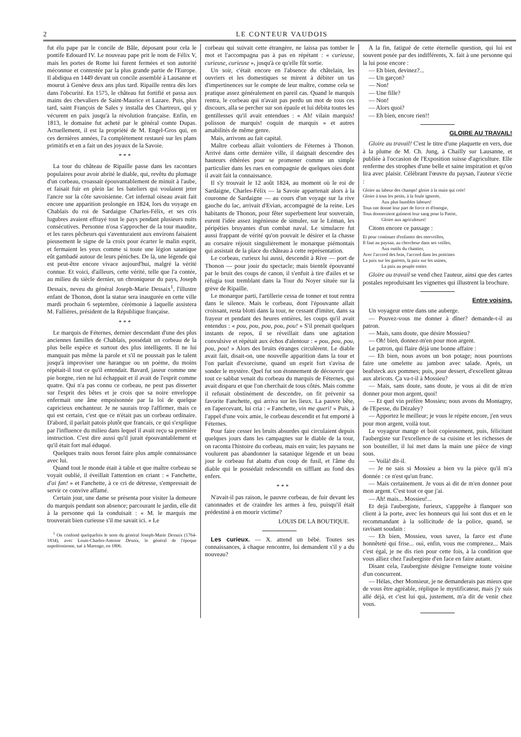2 LE CONTEUR VAUDOIS
fut élu pape par le concile de Bâle, déposant pour cela le pontife Edouard IV. Le nouveau pape prit le nom de Félix V, mais les portes de Rome lui furent fermées et son autorité méconnue et contestée par la plus grande partie de l'Europe. Il abdiqua en 1449 devant un concile assemblé à Lausanne et mourut à Genève deux ans plus tard. Ripaille rentra dès lors dans l'obcurité. En 1575, le château fut fortifié et passa aux mains des chevaliers de Saint-Maurice et Lazare. Puis, plus tard, saint François de Sales y installa des Chartreux, qui y vécurent en paix jusqu'à la révolution française. Enfin, en 1813, le domaine fut acheté par le général comte Dupas. Actuellement, il est la propriété de M. Engel-Gros qui, en ces dernières années, l'a complètement restauré sur les plans primitifs et en a fait un des joyaux de la Savoie.
* * *
La tour du château de Ripaille passe dans les racontars populaires pour avoir abrité le diable, qui, revêtu du plumage d'un corbeau, croassait épouvantablement de minuit à l'aube, et faisait fuir en plein lac les bateliers qui voulaient jeter l'ancre sur la côte savoisienne. Cet infernal oiseau avait fait encore une apparition prolongée en 1824, lors du voyage en Chablais du roi de Sardaigue Charles-Félix, et ses cris lugubres avaient effrayé tout le pays pendant plusieurs nuits consécutives. Personne n'osa s'approcher de la tour maudite, et les rares pêcheurs qui s'aventuraient aux environs faisaient pieusement le signe de la croix pour écarter le malin esprit, et fermaient les yeux comme si toute une légion satanique eût gambadé autour de leurs péniches. De là, une légende qui est peut-être encore vivace aujourd'hui, malgré la vérité connue. Et voici, d'ailleurs, cette vérité, telle que l'a contée, au milieu du siècle dernier, un chroniqueur du pays, Joseph Dessaix, neveu du général Joseph-Marie Dessaix<sup>1</sup>, l'illustre enfant de Thonon, dont la statue sera inaugurée en cette ville mardi prochain 6 septembre, cérémonie à laquelle assistera M. Fallières, président de la République française.
* * *
Le marquis de Féternes, dernier descendant d'une des plus anciennes familles de Chablais, possédait un corbeau de la plus belle espèce et surtout des plus intelligents. Il ne lui manquait pas même la parole et s'il ne poussait pas le talent jusqu'à improviser une harangue ou un poème, du moins répétait-il tout ce qu'il entendait. Bavard, jaseur comme une pie borgne, rien ne lui échappait et il avait de l'esprit comme quatre. Qui n'a pas connu ce corbeau, ne peut pas disserter sur l'esprit des bêtes et je crois que sa noire enveloppe enfermait une âme empoisonnée par la loi de quelque capricieux enchanteur. Je ne saurais trop l'affirmer, mais ce qui est certain, c'est que ce n'était pas un corbeau ordinaire. D'abord, il parlait patois plutôt que francais, ce qui s'explique par l'influence du milieu dans lequel il avait reçu sa première instruction. C'est dire aussi qu'il jurait épouvantablement et qu'il était fort mal éduqué.
Quelques traits nous feront faire plus ample connaissance avec lui.
Quand tout le monde était à table et que maître corbeau se voyait oublié, il éveillait l'attention en criant : « Fanchette, d'ai fan! » et Fanchette, à ce cri de détresse, s'empressait de servir ce convive affamé.
Certain jour, une dame se présenta pour visiter la demeure du marquis pendant son absence; parcourant le jardin, elle dit à la personne qui la conduisait : « M. le marquis me trouverait bien curieuse s'il me savait ici. » Le
<sup>1</sup> On confond quelquefois le nom du général Joseph-Marie Dessaix (1764-1834), avec Louis-Charles-Antoine Desaix, le général de l'époque napoléonienne, tué à Marengo, en 1806.
corbeau qui suivait cette étrangère, ne laissa pas tomber le mot et l'accompagna pas à pas en répétant : « curieuse, curieuse, curieuse », jusqu'à ce qu'elle fût sortie.
Un soir, c'était encore en l'absence du châtelain, les ouvriers et les domestiques se mirent à débiter un tas d'impertinences sur le compte de leur maître, comme cela se pratique assez généralement en pareil cas. Quand le marquis rentra, le corbeau qui n'avait pas perdu un mot de tous ces discours, alla se percher sur son épaule et lui débita toutes les gentillesses qu'il avait entendues : « Ah! vilain marquis! polisson de marquis! coquin de marquis » et autres amabilités de même genre.
Mais, arrivons au fait capital.
Maître corbeau allait volontiers de Féternes à Thonon. Arrivé dans cette dernière ville, il daignait descendre des hauteurs éthérées pour se promener comme un simple particulier dans les rues en compagnie de quelques oies dont il avait fait la connaissance.
Il s'y trouvait le 12 août 1824, au moment où le roi de Sardaigne, Charles-Félix — la Savoie appartenait alors à la couronne de Sardaigne — au cours d'un voyage sur la rive gauche du lac, arrivait d'Evian, accompagné de la reine. Les habitants de Thonon, pour fêter superbement leur souverain, eurent l'idée assez ingénieuse de simuler, sur le Léman, les péripéties bruyantes d'un combat naval. Le simulacre fut aussi frappant de vérité qu'on pouvait le désirer et la chasse au corsaire réjouit singulièrement le monarque piémontais qui assistait de la place du château à cette représentation.
Le corbeau, curieux lui aussi, descendit à Rive — port de Thonon — pour jouir du spectacle; mais bientôt épouvanté par le bruit des coups de canon, il s'enfuit à tire d'ailes et se réfugia tout tremblant dans la Tour du Noyer située sur la grève de Ripaille.
Le monarque parti, l'artillerie cessa de tonner et tout rentra dans le silence. Mais le corbeau, dont l'épouvante allait croissant, resta blotti dans la tour, ne cessant d'imiter, dans sa frayeur et pendant des heures entières, les coups qu'il avait entendus : « pou, pou, pou, pou, pou! » S'il prenait quelques instants de repos, il se réveillait dans une agitation convulsive et répétait aux échos d'alentour : « pou, pou, pou, pou, pou! » Alors des bruits étranges circulèrent. Le diable avait fait, disait-on, une nouvelle apparition dans la tour et l'on parlait d'exorcisme, quand un esprit fort s'avisa de sonder le mystère. Quel fut son étonnement de découvrir que tout ce sabbat venait du corbeau du marquis de Féternes, qui avait disparu et que l'on cherchait de tous côtés. Mais comme il refusait obstinément de descendre, on fit prévenir sa favorite Fanchette, qui arriva sur les lieux. La pauvre bête, en l'apercevant, lui cria : « Fanchette, vin me queri! » Puis, à l'appel d'une voix amie, le corbeau descendit et fut emporté à Féternes.
Pour faire cesser les bruits absurdes qui circulaient depuis quelques jours dans les campagnes sur le diable de la tour, on raconta l'histoire du corbeau, mais en vain; les paysans ne voulurent pas abandonner la satanique légende et un beau jour le corbeau fut abattu d'un coup de fusil, et l'âme du diable qui le possédait redescendit en sifflant au fond des enfers.
* * *
N'avait-il pas raison, le pauvre corbeau, de fuir devant les canonnades et de craindre les armes à feu, puisqu'il était prédestiné à en mourir victime?
LOUIS DE LA BOUTIQUE.
Les curieux. — X. attend un bébé. Toutes ses connaissances, à chaque rencontre, lui demandent s'il y a du nouveau?
A la fin, fatigué de cette éternelle question, qui lui est souvent posée par des indifférents, X. fait à une personne qui la lui pose encore :
— Eh bien, devinez?...
— Un garçon?
— Non!
— Une fille?
— Non!
— Alors quoi?
— Eh bien, encore rien!!
GLOIRE AU TRAVAIL!
Gloire au travail! C'est le titre d'une plaquette en vers, due à la plume de M. Ch. Jung, à Chailly sur Lausanne, et publiée à l'occasion de l'Exposition suisse d'agriculture. Elle renferme des strophes d'une belle et saine inspiration et qu'on lira avec plaisir. Célébrant l'œuvre du paysan, l'auteur s'écrie :
Gloire au labeur des champs! gloire à la main qui crée!
Gloire à tous les petits, à la foule ignorée,
    Aux plus humbles labeurs!
Tous ont donné leur part de force et d'énergie,
Tous donneraient gaîment leur sang pour la Patrie,
    Gloire aux agriculteurs!
Citons encore ce passage :
Et pour continuer d'enfanter des merveilles,
Il faut au paysan, au chercheur dans ses veilles,
    Aux outils du chantier,
Avec l'accord des bras, l'accord dans les poitrines
La paix sur les guérets, la paix sur les usines,
    La paix au peuple entier.
Gloire au travail se vend chez l'auteur, ainsi que des cartes postales reproduisant les vignettes qui illustrent la brochure.
Entre voisins.
Un voyageur entre dans une auberge.
— Pouvez-vous me donner à dîner? demande-t-il au patron.
— Mais, sans doute, que désire Mossieu?
— Oh! bien, donnez-m'en pour mon argent.
Le patron, qui flaire déjà une bonne affaire :
— Eh bien, nous avons un bon potage; nous pourrions faire une omelette au jambon avec salade. Après, un beafsteck aux pommes; puis, pour dessert, d'excellent gâteau aux abricots. Ça va-t-il à Mossieu?
— Mais, sans doute, sans doute, je vous ai dit de m'en donner pour mon argent, quoi!
— Et quel vin préfère Mossieu; nous avons du Montagny, de l'Epesse, du Dézaley?
— Apportez le meilleur; je vous le répète encore, j'en veux pour mon argent, voilà tout.
Le voyageur mange et boit copieusement, puis, félicitant l'aubergiste sur l'excellence de sa cuisine et les richesses de son bouteiller, il lui met dans la main une pièce de vingt sous.
— Voilà! dit-il.
— Je ne sais si Mossieu a bien vu la pièce qu'il m'a donnée : ce n'est qu'un franc.
— Mais certainement. Je vous ai dit de m'en donner pour mon argent. C'est tout ce que j'ai.
— Ah! mais... Mossieu!...
Et dejà l'aubergiste, furieux, s'appprête à flanquer son client à la porte, avec les honneurs qui lui sont dus et en le recommandant à la sollicitude de la police, quand, se ravisant soudain :
— Eh bien, Mossieu, vous savez, la farce est d'une honnêteté qui frise... oui, enfin, vous me comprenez... Mais c'est égal, je ne dis rien pour cette fois, à la condition que vous alliez chez l'aubergiste d'en face en faire autant.
Disant cela, l'aubergiste désigne l'enseigne toute voisine d'un concurrent.
— Hélas, cher Monsieur, je ne demanderais pas mieux que de vous être agréable, réplique le mystificateur, mais j'y suis allé déjà, et c'est lui qui, justement, m'a dit de venir chez vous.